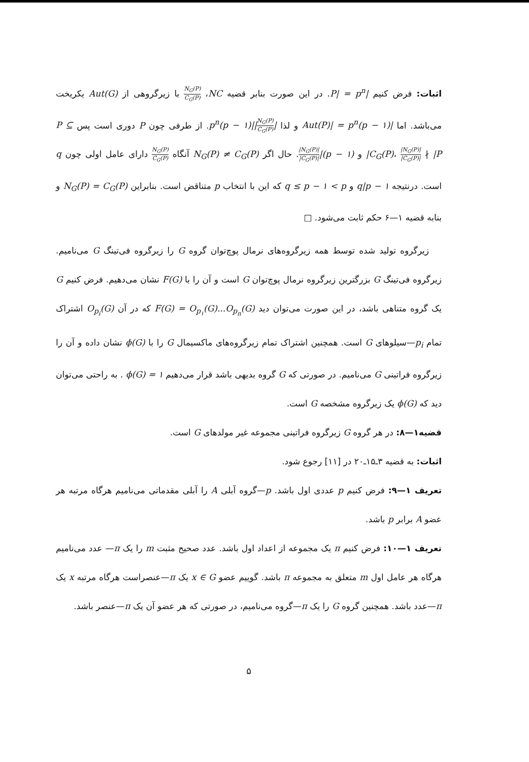اثبات: فرض کنیم |P| = p<sup>n</sup>. در این صورت بنابر قضیه NC، N<sub>G</sub>(P) C<sub>G</sub>(P) با زیرگروهی از Aut(G) یکریخت می‌باشد. اما |Aut(P)| = p<sup>n</sup>(p − ۱) و لذا |N<sub>G</sub>(P) C<sub>G</sub>(P)||p<sup>n</sup>(p − ۱). از طرفی چون P دوری است پس P ⊆ C<sub>G</sub>(P)، |N<sub>G</sub>(P)| |C<sub>G</sub>(P)| ∤ |P| و (p − ۱)||N<sub>G</sub>(P)| |C<sub>G</sub>(P)|. حال اگر N<sub>G</sub>(P) ≠ C<sub>G</sub>(P) آنگاه N<sub>G</sub>(P) C<sub>G</sub>(P) دارای عامل اولی چون q است. درنتیجه q|p − ۱ و q ≤ p − ۱ < p که این با انتخاب p متناقض است. بنابراین N<sub>G</sub>(P) = C<sub>G</sub>(P) و بنابه قضیه ۱—۶ حکم ثابت می‌شود. □
زیرگروه تولید شده توسط همه زیرگروه‌های نرمال پوچ‌توان گروه G را زیرگروه فی‌تینگ G می‌نامیم. زیرگروه فی‌تینگ G بزرگترین زیرگروه نرمال پوچ‌توان G است و آن را با F(G) نشان می‌دهیم. فرض کنیم G یک گروه متناهی باشد، در این صورت می‌توان دید F(G) = O<sub>p<sub>۱</sub></sub>(G)...O<sub>p<sub>n</sub></sub>(G) که در آن O<sub>p<sub>i</sub></sub>(G) اشتراک تمام p<sub>i</sub>—سیلوهای G است. همچنین اشتراک تمام زیرگروه‌های ماکسیمال G را با ϕ(G) نشان داده و آن را زیرگروه فراتینی G می‌نامیم. در صورتی که G گروه بدیهی باشد قرار می‌دهیم ϕ(G) = ۱ . به راحتی می‌توان دید که ϕ(G) یک زیرگروه مشخصه G است.
قضیه۱—۸: در هر گروه G زیرگروه فراتینی مجموعه غیر مولدهای G است.
اثبات: به قضیه ۳ـ۱۵ـ۲۰ در [۱۱] رجوع شود.
تعریف ۱—۹: فرض کنیم p عددی اول باشد. p—گروه آبلی A را آبلی مقدماتی می‌نامیم هرگاه مرتبه هر عضو A برابر p باشد.
تعریف ۱—۱۰: فرض کنیم π یک مجموعه از اعداد اول باشد. عدد صحیح مثبت m را یک π— عدد می‌نامیم هرگاه هر عامل اول m متعلق به مجموعه π باشد. گوییم عضو x ∈ G یک π—عنصراست هرگاه مرتبه x یک π—عدد باشد. همچنین گروه G را یک π—گروه می‌نامیم، در صورتی که هر عضو آن یک π—عنصر باشد.
۵